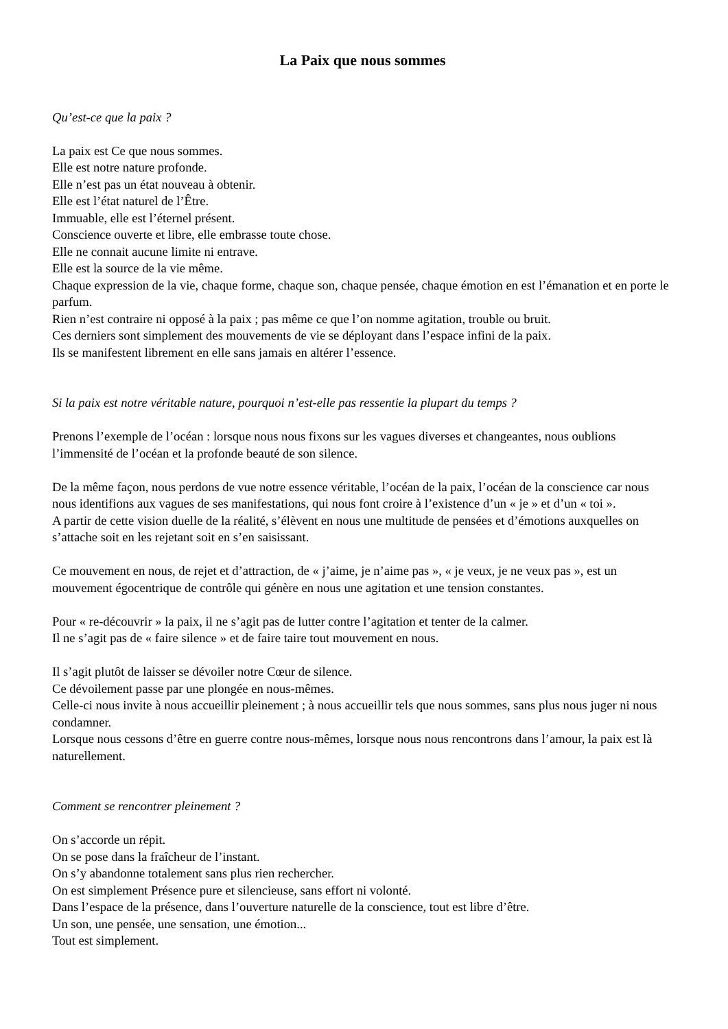La Paix que nous sommes
Qu’est-ce que la paix ?
La paix est Ce que nous sommes.
Elle est notre nature profonde.
Elle n’est pas un état nouveau à obtenir.
Elle est l’état naturel de l’Être.
Immuable, elle est l’éternel présent.
Conscience ouverte et libre, elle embrasse toute chose.
Elle ne connait aucune limite ni entrave.
Elle est la source de la vie même.
Chaque expression de la vie, chaque forme, chaque son, chaque pensée, chaque émotion en est l’émanation et en porte le parfum.
Rien n’est contraire ni opposé à la paix ; pas même ce que l’on nomme agitation, trouble ou bruit.
Ces derniers sont simplement des mouvements de vie se déployant dans l’espace infini de la paix.
Ils se manifestent librement en elle sans jamais en altérer l’essence.
Si la paix est notre véritable nature, pourquoi n’est-elle pas ressentie la plupart du temps ?
Prenons l’exemple de l’océan : lorsque nous nous fixons sur les vagues diverses et changeantes, nous oublions l’immensité de l’océan et la profonde beauté de son silence.
De la même façon, nous perdons de vue notre essence véritable, l’océan de la paix, l’océan de la conscience car nous nous identifions aux vagues de ses manifestations, qui nous font croire à l’existence d’un « je » et d’un « toi ».
A partir de cette vision duelle de la réalité, s’élèvent en nous une multitude de pensées et d’émotions auxquelles on s’attache soit en les rejetant soit en s’en saisissant.
Ce mouvement en nous, de rejet et d’attraction, de « j’aime, je n’aime pas », « je veux, je ne veux pas », est un mouvement égocentrique de contrôle qui génère en nous une agitation et une tension constantes.
Pour « re-découvrir » la paix, il ne s’agit pas de lutter contre l’agitation et tenter de la calmer.
Il ne s’agit pas de « faire silence » et de faire taire tout mouvement en nous.
Il s’agit plutôt de laisser se dévoiler notre Cœur de silence.
Ce dévoilement passe par une plongée en nous-mêmes.
Celle-ci nous invite à nous accueillir pleinement ; à nous accueillir tels que nous sommes, sans plus nous juger ni nous condamner.
Lorsque nous cessons d’être en guerre contre nous-mêmes, lorsque nous nous rencontrons dans l’amour, la paix est là naturellement.
Comment se rencontrer pleinement ?
On s’accorde un répit.
On se pose dans la fraîcheur de l’instant.
On s’y abandonne totalement sans plus rien rechercher.
On est simplement Présence pure et silencieuse, sans effort ni volonté.
Dans l’espace de la présence, dans l’ouverture naturelle de la conscience, tout est libre d’être.
Un son, une pensée, une sensation, une émotion...
Tout est simplement.